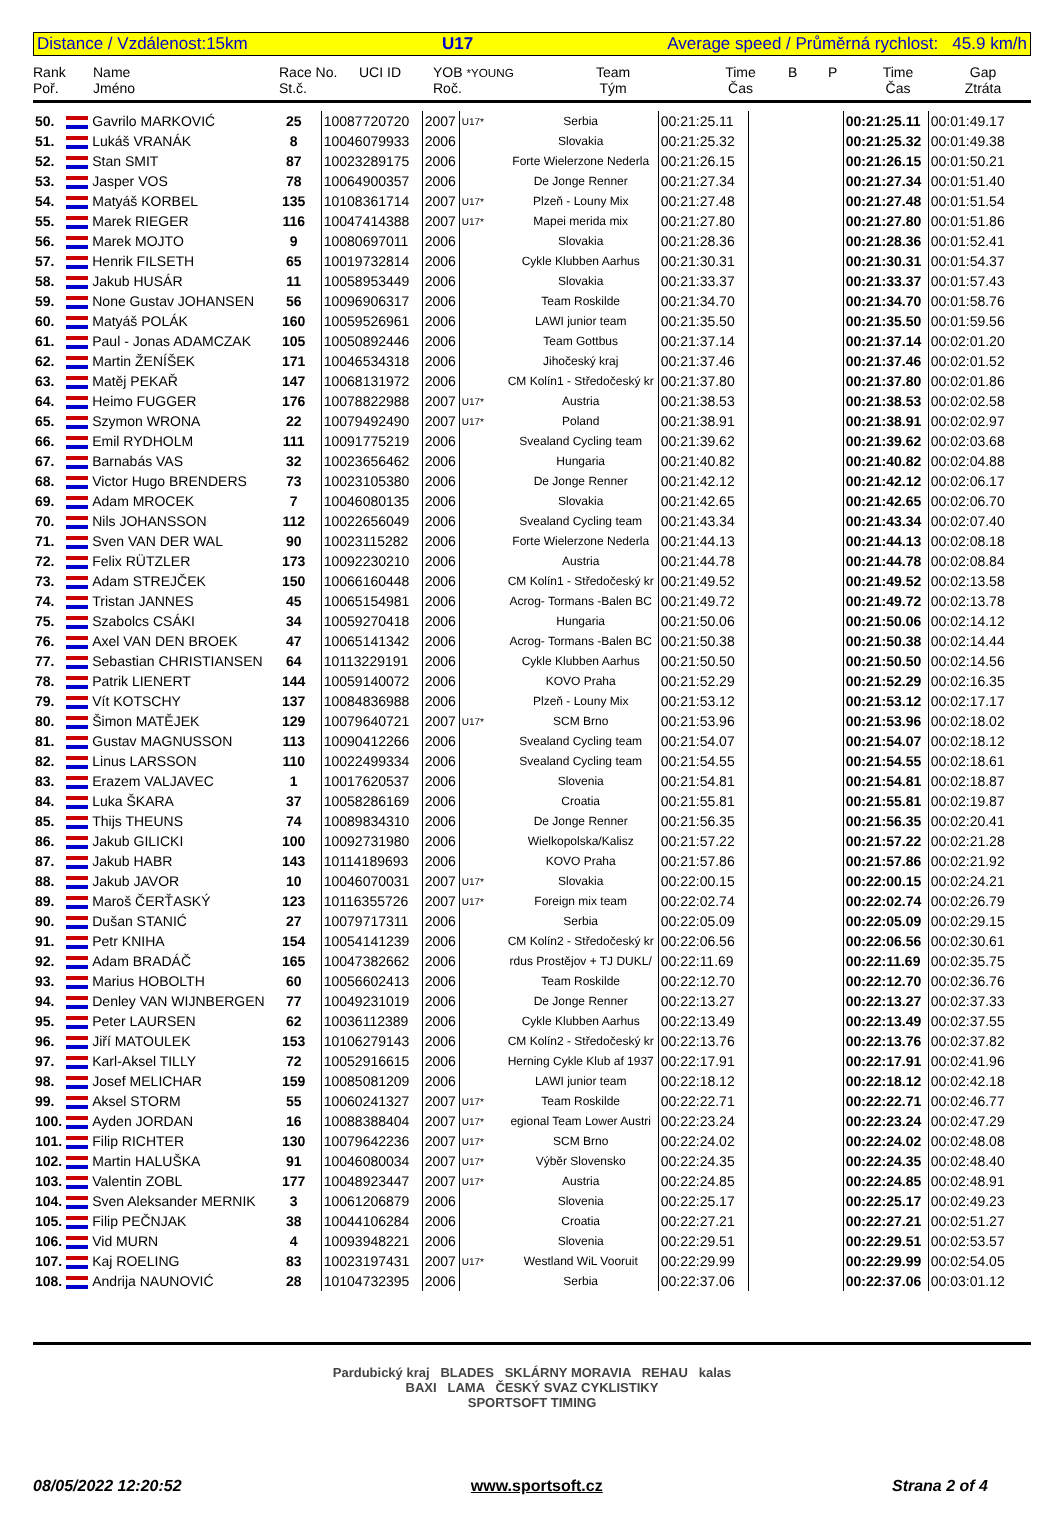Distance / Vzdálenost:15km U17 Average speed / Průměrná rychlost: 45.9 km/h
Rank
Poř.
Name
Jméno
Race No.
St.č.
UCI ID YOB *YOUNG
Roč.
Team
Tým
Time
Čas
B P Time
Čas
Gap
Ztráta
| 50. | Gavrilo MARKOVIĆ | 25 | 10087720720 | 2007 | U17* | Serbia | 00:21:25.11 | | 00:21:25.11 | 00:01:49.17 |
| 51. | Lukáš VRANÁK | 8 | 10046079933 | 2006 | | Slovakia | 00:21:25.32 | | 00:21:25.32 | 00:01:49.38 |
| 52. | Stan SMIT | 87 | 10023289175 | 2006 | | Forte Wielerzone Nederla | 00:21:26.15 | | 00:21:26.15 | 00:01:50.21 |
| 53. | Jasper VOS | 78 | 10064900357 | 2006 | | De Jonge Renner | 00:21:27.34 | | 00:21:27.34 | 00:01:51.40 |
| 54. | Matyáš KORBEL | 135 | 10108361714 | 2007 | U17* | Plzeň - Louny Mix | 00:21:27.48 | | 00:21:27.48 | 00:01:51.54 |
| 55. | Marek RIEGER | 116 | 10047414388 | 2007 | U17* | Mapei merida mix | 00:21:27.80 | | 00:21:27.80 | 00:01:51.86 |
| 56. | Marek MOJTO | 9 | 10080697011 | 2006 | | Slovakia | 00:21:28.36 | | 00:21:28.36 | 00:01:52.41 |
| 57. | Henrik FILSETH | 65 | 10019732814 | 2006 | | Cykle Klubben Aarhus | 00:21:30.31 | | 00:21:30.31 | 00:01:54.37 |
| 58. | Jakub HUSÁR | 11 | 10058953449 | 2006 | | Slovakia | 00:21:33.37 | | 00:21:33.37 | 00:01:57.43 |
| 59. | None Gustav JOHANSEN | 56 | 10096906317 | 2006 | | Team Roskilde | 00:21:34.70 | | 00:21:34.70 | 00:01:58.76 |
| 60. | Matyáš POLÁK | 160 | 10059526961 | 2006 | | LAWI junior team | 00:21:35.50 | | 00:21:35.50 | 00:01:59.56 |
| 61. | Paul - Jonas ADAMCZAK | 105 | 10050892446 | 2006 | | Team Gottbus | 00:21:37.14 | | 00:21:37.14 | 00:02:01.20 |
| 62. | Martin ŽENÍŠEK | 171 | 10046534318 | 2006 | | Jihočeský kraj | 00:21:37.46 | | 00:21:37.46 | 00:02:01.52 |
| 63. | Matěj PEKAŘ | 147 | 10068131972 | 2006 | | CM Kolín1 - Středočeský kr | 00:21:37.80 | | 00:21:37.80 | 00:02:01.86 |
| 64. | Heimo FUGGER | 176 | 10078822988 | 2007 | U17* | Austria | 00:21:38.53 | | 00:21:38.53 | 00:02:02.58 |
| 65. | Szymon WRONA | 22 | 10079492490 | 2007 | U17* | Poland | 00:21:38.91 | | 00:21:38.91 | 00:02:02.97 |
| 66. | Emil RYDHOLM | 111 | 10091775219 | 2006 | | Svealand Cycling team | 00:21:39.62 | | 00:21:39.62 | 00:02:03.68 |
| 67. | Barnabás VAS | 32 | 10023656462 | 2006 | | Hungaria | 00:21:40.82 | | 00:21:40.82 | 00:02:04.88 |
| 68. | Victor Hugo BRENDERS | 73 | 10023105380 | 2006 | | De Jonge Renner | 00:21:42.12 | | 00:21:42.12 | 00:02:06.17 |
| 69. | Adam MROCEK | 7 | 10046080135 | 2006 | | Slovakia | 00:21:42.65 | | 00:21:42.65 | 00:02:06.70 |
| 70. | Nils JOHANSSON | 112 | 10022656049 | 2006 | | Svealand Cycling team | 00:21:43.34 | | 00:21:43.34 | 00:02:07.40 |
| 71. | Sven VAN DER WAL | 90 | 10023115282 | 2006 | | Forte Wielerzone Nederla | 00:21:44.13 | | 00:21:44.13 | 00:02:08.18 |
| 72. | Felix RÜTZLER | 173 | 10092230210 | 2006 | | Austria | 00:21:44.78 | | 00:21:44.78 | 00:02:08.84 |
| 73. | Adam STREJČEK | 150 | 10066160448 | 2006 | | CM Kolín1 - Středočeský kr | 00:21:49.52 | | 00:21:49.52 | 00:02:13.58 |
| 74. | Tristan JANNES | 45 | 10065154981 | 2006 | | Acrog- Tormans -Balen BC | 00:21:49.72 | | 00:21:49.72 | 00:02:13.78 |
| 75. | Szabolcs CSÁKI | 34 | 10059270418 | 2006 | | Hungaria | 00:21:50.06 | | 00:21:50.06 | 00:02:14.12 |
| 76. | Axel VAN DEN BROEK | 47 | 10065141342 | 2006 | | Acrog- Tormans -Balen BC | 00:21:50.38 | | 00:21:50.38 | 00:02:14.44 |
| 77. | Sebastian CHRISTIANSEN | 64 | 10113229191 | 2006 | | Cykle Klubben Aarhus | 00:21:50.50 | | 00:21:50.50 | 00:02:14.56 |
| 78. | Patrik LIENERT | 144 | 10059140072 | 2006 | | KOVO Praha | 00:21:52.29 | | 00:21:52.29 | 00:02:16.35 |
| 79. | Vít KOTSCHY | 137 | 10084836988 | 2006 | | Plzeň - Louny Mix | 00:21:53.12 | | 00:21:53.12 | 00:02:17.17 |
| 80. | Šimon MATĚJEK | 129 | 10079640721 | 2007 | U17* | SCM Brno | 00:21:53.96 | | 00:21:53.96 | 00:02:18.02 |
| 81. | Gustav MAGNUSSON | 113 | 10090412266 | 2006 | | Svealand Cycling team | 00:21:54.07 | | 00:21:54.07 | 00:02:18.12 |
| 82. | Linus LARSSON | 110 | 10022499334 | 2006 | | Svealand Cycling team | 00:21:54.55 | | 00:21:54.55 | 00:02:18.61 |
| 83. | Erazem VALJAVEC | 1 | 10017620537 | 2006 | | Slovenia | 00:21:54.81 | | 00:21:54.81 | 00:02:18.87 |
| 84. | Luka ŠKARA | 37 | 10058286169 | 2006 | | Croatia | 00:21:55.81 | | 00:21:55.81 | 00:02:19.87 |
| 85. | Thijs THEUNS | 74 | 10089834310 | 2006 | | De Jonge Renner | 00:21:56.35 | | 00:21:56.35 | 00:02:20.41 |
| 86. | Jakub GILICKI | 100 | 10092731980 | 2006 | | Wielkopolska/Kalisz | 00:21:57.22 | | 00:21:57.22 | 00:02:21.28 |
| 87. | Jakub HABR | 143 | 10114189693 | 2006 | | KOVO Praha | 00:21:57.86 | | 00:21:57.86 | 00:02:21.92 |
| 88. | Jakub JAVOR | 10 | 10046070031 | 2007 | U17* | Slovakia | 00:22:00.15 | | 00:22:00.15 | 00:02:24.21 |
| 89. | Maroš ČERŤASKÝ | 123 | 10116355726 | 2007 | U17* | Foreign mix team | 00:22:02.74 | | 00:22:02.74 | 00:02:26.79 |
| 90. | Dušan STANIĆ | 27 | 10079717311 | 2006 | | Serbia | 00:22:05.09 | | 00:22:05.09 | 00:02:29.15 |
| 91. | Petr KNIHA | 154 | 10054141239 | 2006 | | CM Kolín2 - Středočeský kr | 00:22:06.56 | | 00:22:06.56 | 00:02:30.61 |
| 92. | Adam BRADÁČ | 165 | 10047382662 | 2006 | | rdus Prostějov + TJ DUKL/ | 00:22:11.69 | | 00:22:11.69 | 00:02:35.75 |
| 93. | Marius HOBOLTH | 60 | 10056602413 | 2006 | | Team Roskilde | 00:22:12.70 | | 00:22:12.70 | 00:02:36.76 |
| 94. | Denley VAN WIJNBERGEN | 77 | 10049231019 | 2006 | | De Jonge Renner | 00:22:13.27 | | 00:22:13.27 | 00:02:37.33 |
| 95. | Peter LAURSEN | 62 | 10036112389 | 2006 | | Cykle Klubben Aarhus | 00:22:13.49 | | 00:22:13.49 | 00:02:37.55 |
| 96. | Jiří MATOULEK | 153 | 10106279143 | 2006 | | CM Kolín2 - Středočeský kr | 00:22:13.76 | | 00:22:13.76 | 00:02:37.82 |
| 97. | Karl-Aksel TILLY | 72 | 10052916615 | 2006 | | Herning Cykle Klub af 1937 | 00:22:17.91 | | 00:22:17.91 | 00:02:41.96 |
| 98. | Josef MELICHAR | 159 | 10085081209 | 2006 | | LAWI junior team | 00:22:18.12 | | 00:22:18.12 | 00:02:42.18 |
| 99. | Aksel STORM | 55 | 10060241327 | 2007 | U17* | Team Roskilde | 00:22:22.71 | | 00:22:22.71 | 00:02:46.77 |
| 100. | Ayden JORDAN | 16 | 10088388404 | 2007 | U17* | egional Team Lower Austri | 00:22:23.24 | | 00:22:23.24 | 00:02:47.29 |
| 101. | Filip RICHTER | 130 | 10079642236 | 2007 | U17* | SCM Brno | 00:22:24.02 | | 00:22:24.02 | 00:02:48.08 |
| 102. | Martin HALUŠKA | 91 | 10046080034 | 2007 | U17* | Výběr Slovensko | 00:22:24.35 | | 00:22:24.35 | 00:02:48.40 |
| 103. | Valentin ZOBL | 177 | 10048923447 | 2007 | U17* | Austria | 00:22:24.85 | | 00:22:24.85 | 00:02:48.91 |
| 104. | Sven Aleksander MERNIK | 3 | 10061206879 | 2006 | | Slovenia | 00:22:25.17 | | 00:22:25.17 | 00:02:49.23 |
| 105. | Filip PEČNJAK | 38 | 10044106284 | 2006 | | Croatia | 00:22:27.21 | | 00:22:27.21 | 00:02:51.27 |
| 106. | Vid MURN | 4 | 10093948221 | 2006 | | Slovenia | 00:22:29.51 | | 00:22:29.51 | 00:02:53.57 |
| 107. | Kaj ROELING | 83 | 10023197431 | 2007 | U17* | Westland WiL Vooruit | 00:22:29.99 | | 00:22:29.99 | 00:02:54.05 |
| 108. | Andrija NAUNOVIĆ | 28 | 10104732395 | 2006 | | Serbia | 00:22:37.06 | | 00:22:37.06 | 00:03:01.12 |
Pardubický kraj BLADES SKLÁRNY MORAVIA REHAU kalas
BAXI LAMA ČESKÝ SVAZ CYKLISTIKY
SPORTSOFT TIMING
08/05/2022 12:20:52 www.sportsoft.cz Strana 2 of 4